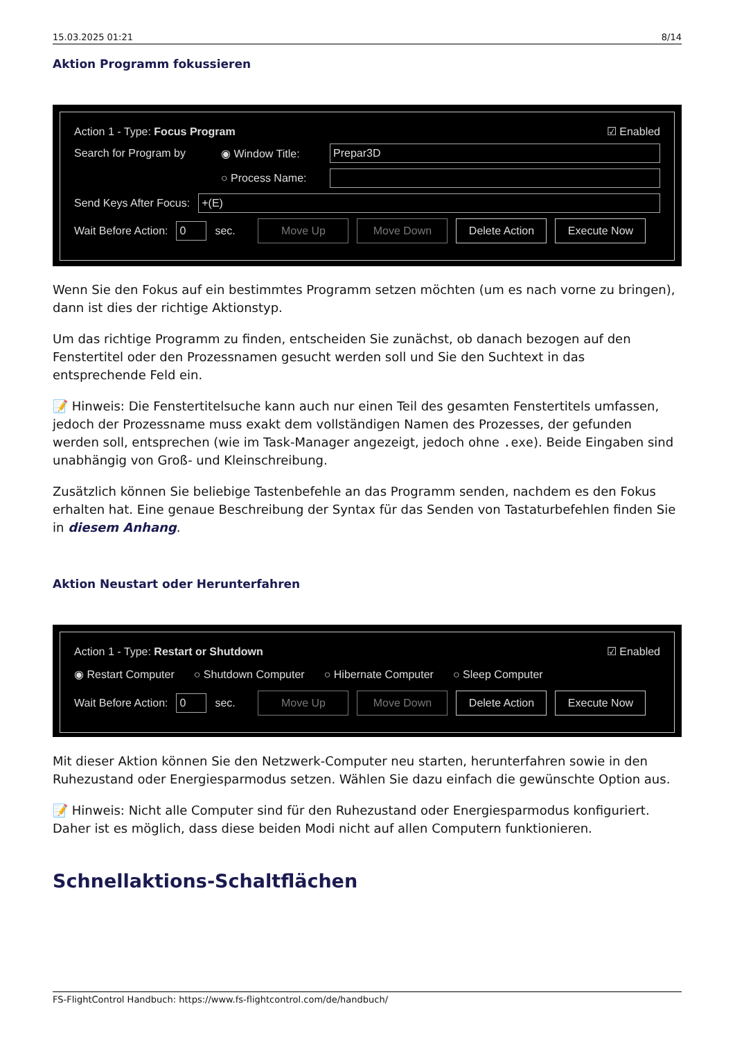15.03.2025 01:21 8/14
Aktion Programm fokussieren
Action 1 - Type: Focus Program ☑ Enabled
Search for Program by ◉ Window Title:
Prepar3D
○ Process Name:
Send Keys After Focus:
+(E)
Wait Before Action:
0
sec. Move Up Move Down Delete Action Execute Now
Wenn Sie den Fokus auf ein bestimmtes Programm setzen möchten (um es nach vorne zu bringen), dann ist dies der richtige Aktionstyp.
Um das richtige Programm zu finden, entscheiden Sie zunächst, ob danach bezogen auf den Fenstertitel oder den Prozessnamen gesucht werden soll und Sie den Suchtext in das entsprechende Feld ein.
📝 Hinweis: Die Fenstertitelsuche kann auch nur einen Teil des gesamten Fenstertitels umfassen, jedoch der Prozessname muss exakt dem vollständigen Namen des Prozesses, der gefunden werden soll, entsprechen (wie im Task-Manager angezeigt, jedoch ohne .exe). Beide Eingaben sind unabhängig von Groß- und Kleinschreibung.
Zusätzlich können Sie beliebige Tastenbefehle an das Programm senden, nachdem es den Fokus erhalten hat. Eine genaue Beschreibung der Syntax für das Senden von Tastaturbefehlen finden Sie in diesem Anhang.
Aktion Neustart oder Herunterfahren
Action 1 - Type: Restart or Shutdown ☑ Enabled
◉ Restart Computer ○ Shutdown Computer ○ Hibernate Computer ○ Sleep Computer
Wait Before Action:
0
sec. Move Up Move Down Delete Action Execute Now
Mit dieser Aktion können Sie den Netzwerk-Computer neu starten, herunterfahren sowie in den Ruhezustand oder Energiesparmodus setzen. Wählen Sie dazu einfach die gewünschte Option aus.
📝 Hinweis: Nicht alle Computer sind für den Ruhezustand oder Energiesparmodus konfiguriert. Daher ist es möglich, dass diese beiden Modi nicht auf allen Computern funktionieren.
Schnellaktions-Schaltflächen
FS-FlightControl Handbuch: https://www.fs-flightcontrol.com/de/handbuch/